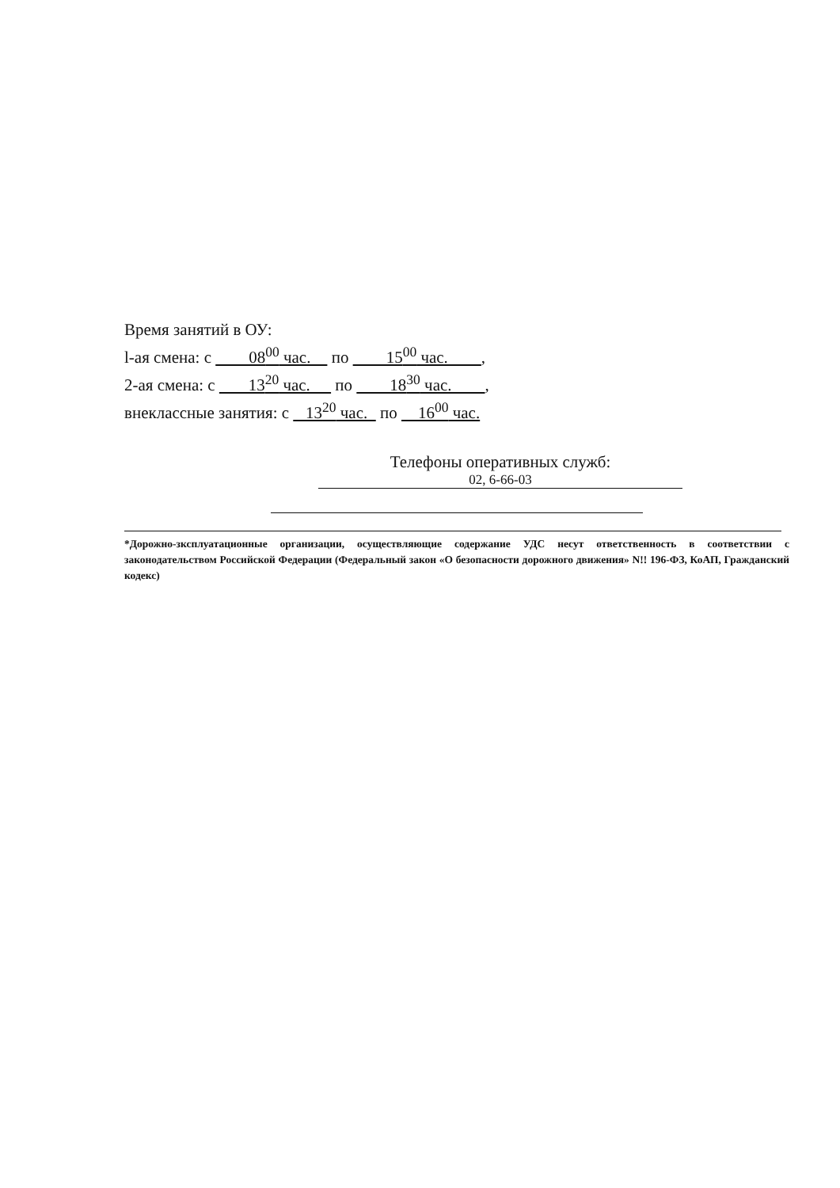Время занятий в ОУ:
l-ая смена: с 08<sup>00</sup> час. по 15<sup>00</sup> час. ,
2-ая смена: с 13<sup>20</sup> час. по 18<sup>30</sup> час. ,
внеклассные занятия: с 13<sup>20</sup> час. по 16<sup>00</sup> час.
Телефоны оперативных служб:
02, 6-66-03
*Дорожно-зксплуатационные организации, осуществляющие содержание УДС несут ответственность в соответствии с законодательством Российской Федерации (Федеральный закон «О безопасности дорожного движения» N!! 196-ФЗ, КоАП, Гражданский кодекс)